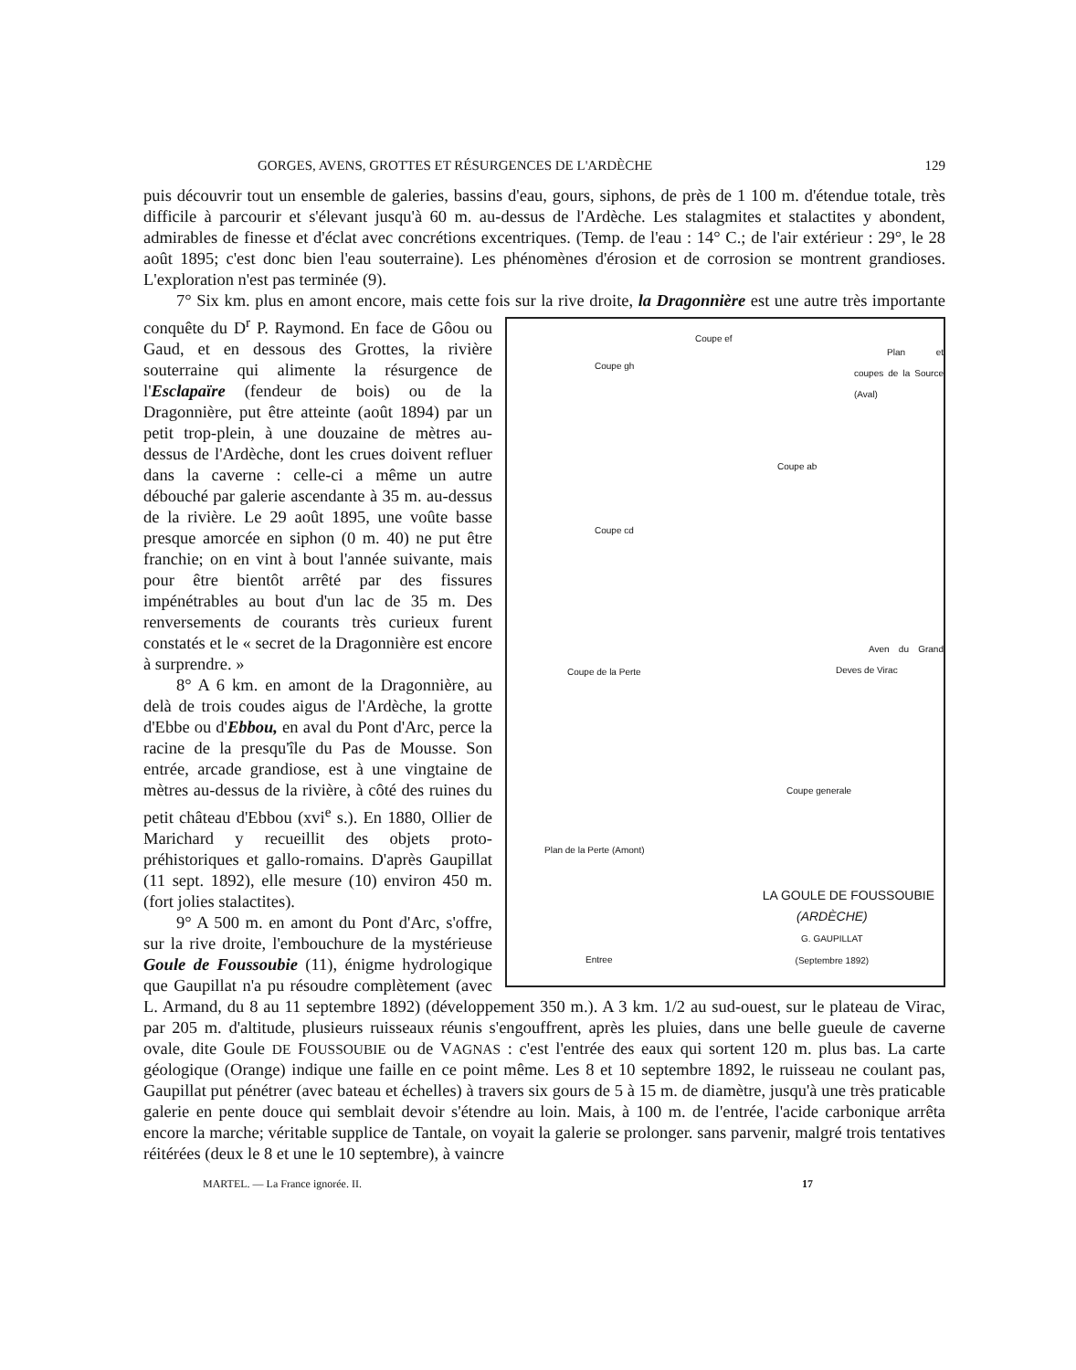GORGES, AVENS, GROTTES ET RÉSURGENCES DE L'ARDÈCHE 129
puis découvrir tout un ensemble de galeries, bassins d'eau, gours, siphons, de près de 1 100 m. d'étendue totale, très difficile à parcourir et s'élevant jusqu'à 60 m. au-dessus de l'Ardèche. Les stalagmites et stalactites y abondent, admirables de finesse et d'éclat avec concrétions excentriques. (Temp. de l'eau : 14° C.; de l'air extérieur : 29°, le 28 août 1895; c'est donc bien l'eau souterraine). Les phénomènes d'érosion et de corrosion se montrent grandioses. L'exploration n'est pas terminée (9).
7° Six km. plus en amont encore, mais cette fois sur la rive droite, la Dragonnière est une Coupe gh
Coupe ef
Plan et coupes de la Source (Aval)
Coupe ab
Coupe cd
Aven du Grand Deves de Virac
Coupe de la Perte
Coupe generale
Plan de la Perte (Amont)
Entree
LA GOULE DE FOUSSOUBIE
(ARDÈCHE)
G. GAUPILLAT
(Septembre 1892) autre très importante conquête du D<sup>r</sup> P. Raymond. En face de Gôou ou Gaud, et en dessous des Grottes, la rivière souterraine qui alimente la résurgence de l'Esclapaïre (fendeur de bois) ou de la Dragonnière, put être atteinte (août 1894) par un petit trop-plein, à une douzaine de mètres au-dessus de l'Ardèche, dont les crues doivent refluer dans la caverne : celle-ci a même un autre débouché par galerie ascendante à 35 m. au-dessus de la rivière. Le 29 août 1895, une voûte basse presque amorcée en siphon (0 m. 40) ne put être franchie; on en vint à bout l'année suivante, mais pour être bientôt arrêté par des fissures impénétrables au bout d'un lac de 35 m. Des renversements de courants très curieux furent constatés et le « secret de la Dragonnière est encore à surprendre. »
8° A 6 km. en amont de la Dragonnière, au delà de trois coudes aigus de l'Ardèche, la grotte d'Ebbe ou d'Ebbou, en aval du Pont d'Arc, perce la racine de la presqu'île du Pas de Mousse. Son entrée, arcade grandiose, est à une vingtaine de mètres au-dessus de la rivière, à côté des ruines du petit château d'Ebbou (xvi<sup>e</sup> s.). En 1880, Ollier de Marichard y recueillit des objets proto-préhistoriques et gallo-romains. D'après Gaupillat (11 sept. 1892), elle mesure (10) environ 450 m. (fort jolies stalactites).
9° A 500 m. en amont du Pont d'Arc, s'offre, sur la rive droite, l'embouchure de la mystérieuse Goule de Foussoubie (11), énigme hydrologique que Gaupillat n'a pu résoudre complètement (avec L. Armand, du 8 au 11 septembre 1892) (développement 350 m.). A 3 km. 1/2 au sud-ouest, sur le plateau de Virac, par 205 m. d'altitude, plusieurs ruisseaux réunis s'engouffrent, après les pluies, dans une belle gueule de caverne ovale, dite Goule DE FOUSSOUBIE ou de VAGNAS : c'est l'entrée des eaux qui sortent 120 m. plus bas. La carte géologique (Orange) indique une faille en ce point même. Les 8 et 10 septembre 1892, le ruisseau ne coulant pas, Gaupillat put pénétrer (avec bateau et échelles) à travers six gours de 5 à 15 m. de diamètre, jusqu'à une très praticable galerie en pente douce qui semblait devoir s'étendre au loin. Mais, à 100 m. de l'entrée, l'acide carbonique arrêta encore la marche; véritable supplice de Tantale, on voyait la galerie se prolonger. sans parvenir, malgré trois tentatives réitérées (deux le 8 et une le 10 septembre), à vaincre
MARTEL. — La France ignorée. II. 17